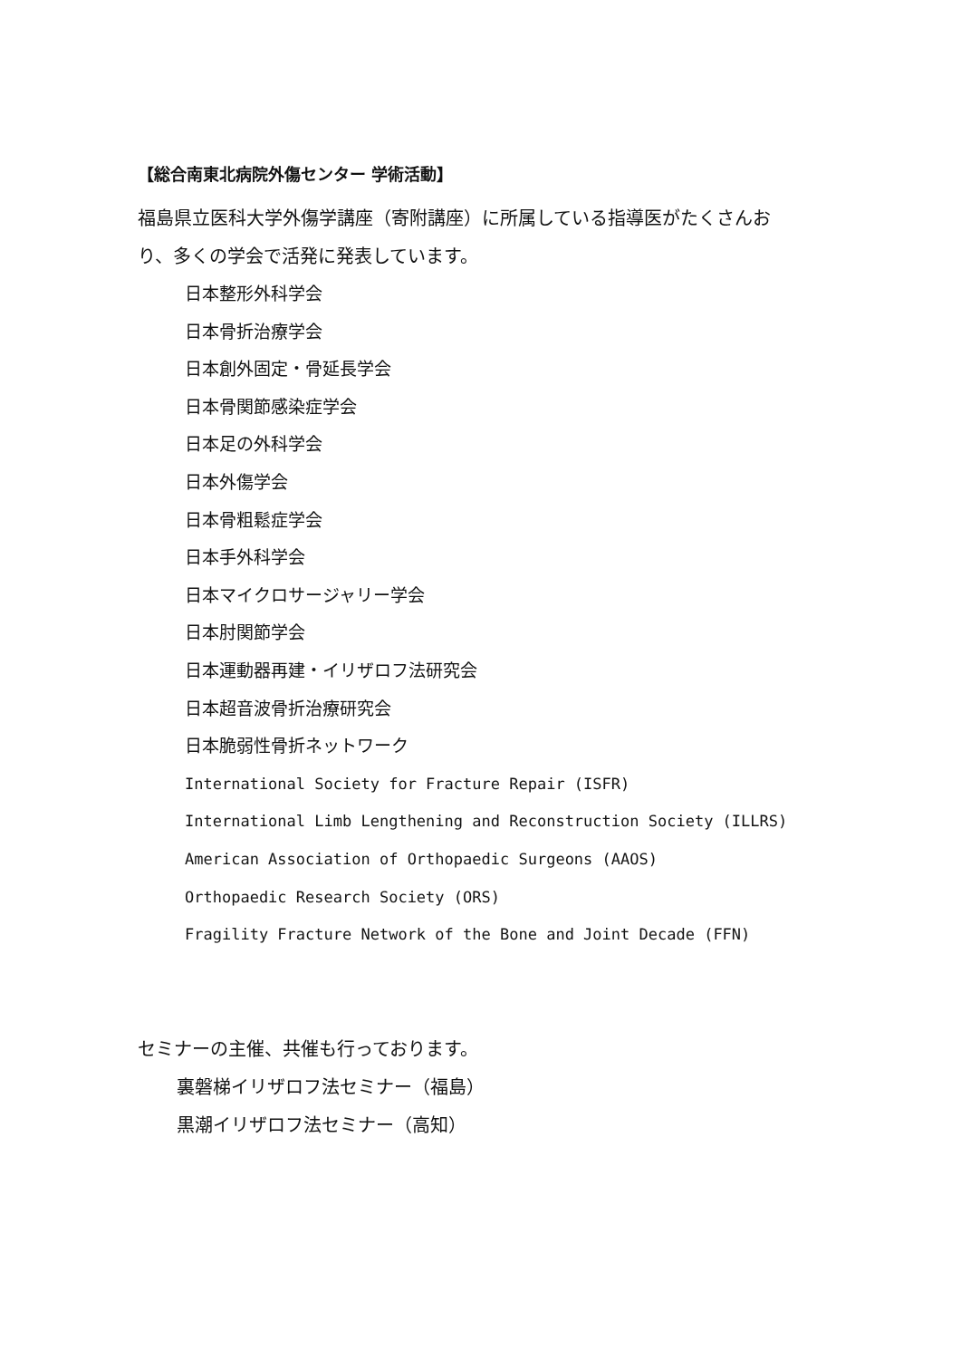【総合南東北病院外傷センター 学術活動】
福島県立医科大学外傷学講座（寄附講座）に所属している指導医がたくさんお
り、多くの学会で活発に発表しています。
日本整形外科学会
日本骨折治療学会
日本創外固定・骨延長学会
日本骨関節感染症学会
日本足の外科学会
日本外傷学会
日本骨粗鬆症学会
日本手外科学会
日本マイクロサージャリー学会
日本肘関節学会
日本運動器再建・イリザロフ法研究会
日本超音波骨折治療研究会
日本脆弱性骨折ネットワーク
International Society for Fracture Repair (ISFR)
International Limb Lengthening and Reconstruction Society (ILLRS)
American Association of Orthopaedic Surgeons (AAOS)
Orthopaedic Research Society (ORS)
Fragility Fracture Network of the Bone and Joint Decade (FFN)
セミナーの主催、共催も行っております。
裏磐梯イリザロフ法セミナー（福島）
黒潮イリザロフ法セミナー（高知）